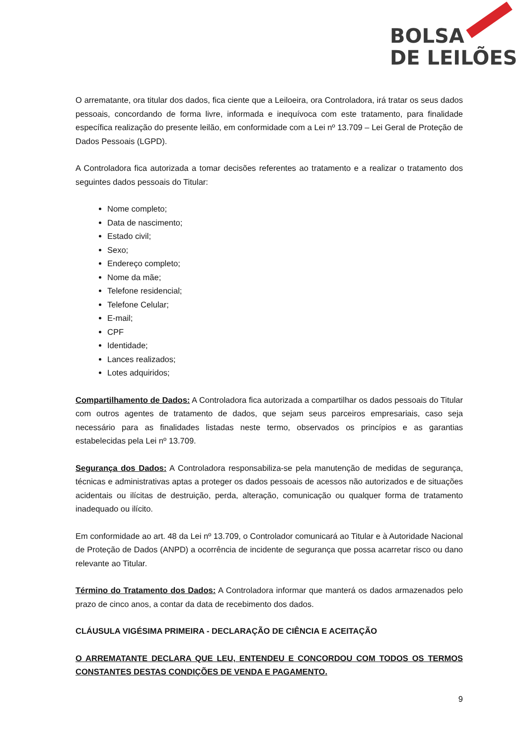BOLSA
DE LEILÕES
O arrematante, ora titular dos dados, fica ciente que a Leiloeira, ora Controladora, irá tratar os seus dados pessoais, concordando de forma livre, informada e inequívoca com este tratamento, para finalidade específica realização do presente leilão, em conformidade com a Lei nº 13.709 – Lei Geral de Proteção de Dados Pessoais (LGPD).
A Controladora fica autorizada a tomar decisões referentes ao tratamento e a realizar o tratamento dos seguintes dados pessoais do Titular:
Nome completo;
Data de nascimento;
Estado civil;
Sexo;
Endereço completo;
Nome da mãe;
Telefone residencial;
Telefone Celular;
E-mail;
CPF
Identidade;
Lances realizados;
Lotes adquiridos;
Compartilhamento de Dados: A Controladora fica autorizada a compartilhar os dados pessoais do Titular com outros agentes de tratamento de dados, que sejam seus parceiros empresariais, caso seja necessário para as finalidades listadas neste termo, observados os princípios e as garantias estabelecidas pela Lei nº 13.709.
Segurança dos Dados: A Controladora responsabiliza-se pela manutenção de medidas de segurança, técnicas e administrativas aptas a proteger os dados pessoais de acessos não autorizados e de situações acidentais ou ilícitas de destruição, perda, alteração, comunicação ou qualquer forma de tratamento inadequado ou ilícito.
Em conformidade ao art. 48 da Lei nº 13.709, o Controlador comunicará ao Titular e à Autoridade Nacional de Proteção de Dados (ANPD) a ocorrência de incidente de segurança que possa acarretar risco ou dano relevante ao Titular.
Término do Tratamento dos Dados: A Controladora informar que manterá os dados armazenados pelo prazo de cinco anos, a contar da data de recebimento dos dados.
CLÁUSULA VIGÉSIMA PRIMEIRA - DECLARAÇÃO DE CIÊNCIA E ACEITAÇÃO
O ARREMATANTE DECLARA QUE LEU, ENTENDEU E CONCORDOU COM TODOS OS TERMOS CONSTANTES DESTAS CONDIÇÕES DE VENDA E PAGAMENTO.
9